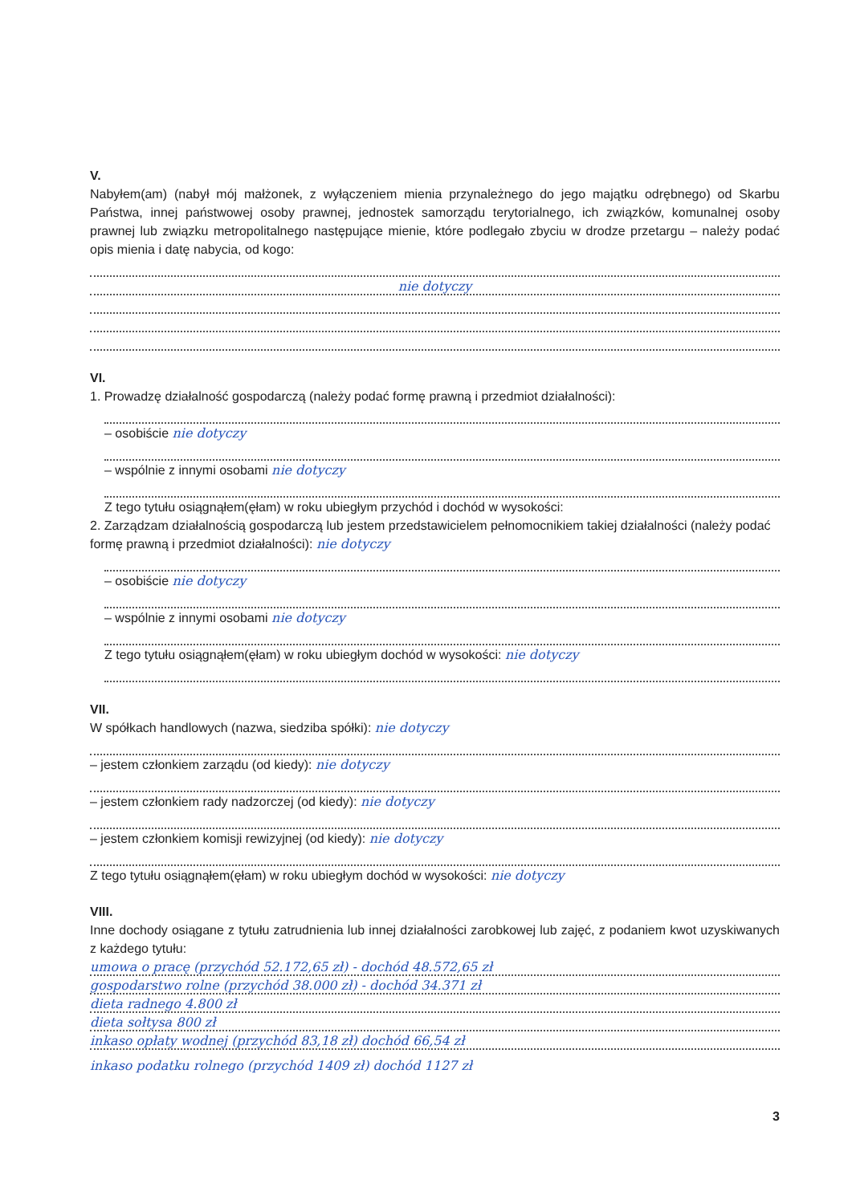V.
Nabyłem(am) (nabył mój małżonek, z wyłączeniem mienia przynależnego do jego majątku odrębnego) od Skarbu Państwa, innej państwowej osoby prawnej, jednostek samorządu terytorialnego, ich związków, komunalnej osoby prawnej lub związku metropolitalnego następujące mienie, które podlegało zbyciu w drodze przetargu – należy podać opis mienia i datę nabycia, od kogo:
nie dotyczy
VI.
1. Prowadzę działalność gospodarczą (należy podać formę prawną i przedmiot działalności):
– osobiście nie dotyczy
– wspólnie z innymi osobami nie dotyczy
Z tego tytułu osiągnąłem(ęłam) w roku ubiegłym przychód i dochód w wysokości:
2. Zarządzam działalnością gospodarczą lub jestem przedstawicielem pełnomocnikiem takiej działalności (należy podać formę prawną i przedmiot działalności): nie dotyczy
– osobiście nie dotyczy
– wspólnie z innymi osobami nie dotyczy
Z tego tytułu osiągnąłem(ęłam) w roku ubiegłym dochód w wysokości: nie dotyczy
VII.
W spółkach handlowych (nazwa, siedziba spółki): nie dotyczy
– jestem członkiem zarządu (od kiedy): nie dotyczy
– jestem członkiem rady nadzorczej (od kiedy): nie dotyczy
– jestem członkiem komisji rewizyjnej (od kiedy): nie dotyczy
Z tego tytułu osiągnąłem(ęłam) w roku ubiegłym dochód w wysokości: nie dotyczy
VIII.
Inne dochody osiągane z tytułu zatrudnienia lub innej działalności zarobkowej lub zajęć, z podaniem kwot uzyskiwanych z każdego tytułu:
umowa o pracę (przychód 52.172,65 zł) - dochód 48.572,65 zł
gospodarstwo rolne (przychód 38.000 zł) - dochód 34.371 zł
dieta radnego 4.800 zł
dieta sołtysa 800 zł
inkaso opłaty wodnej (przychód 83,18 zł) dochód 66,54 zł
inkaso podatku rolnego (przychód 1409 zł) dochód 1127 zł
3